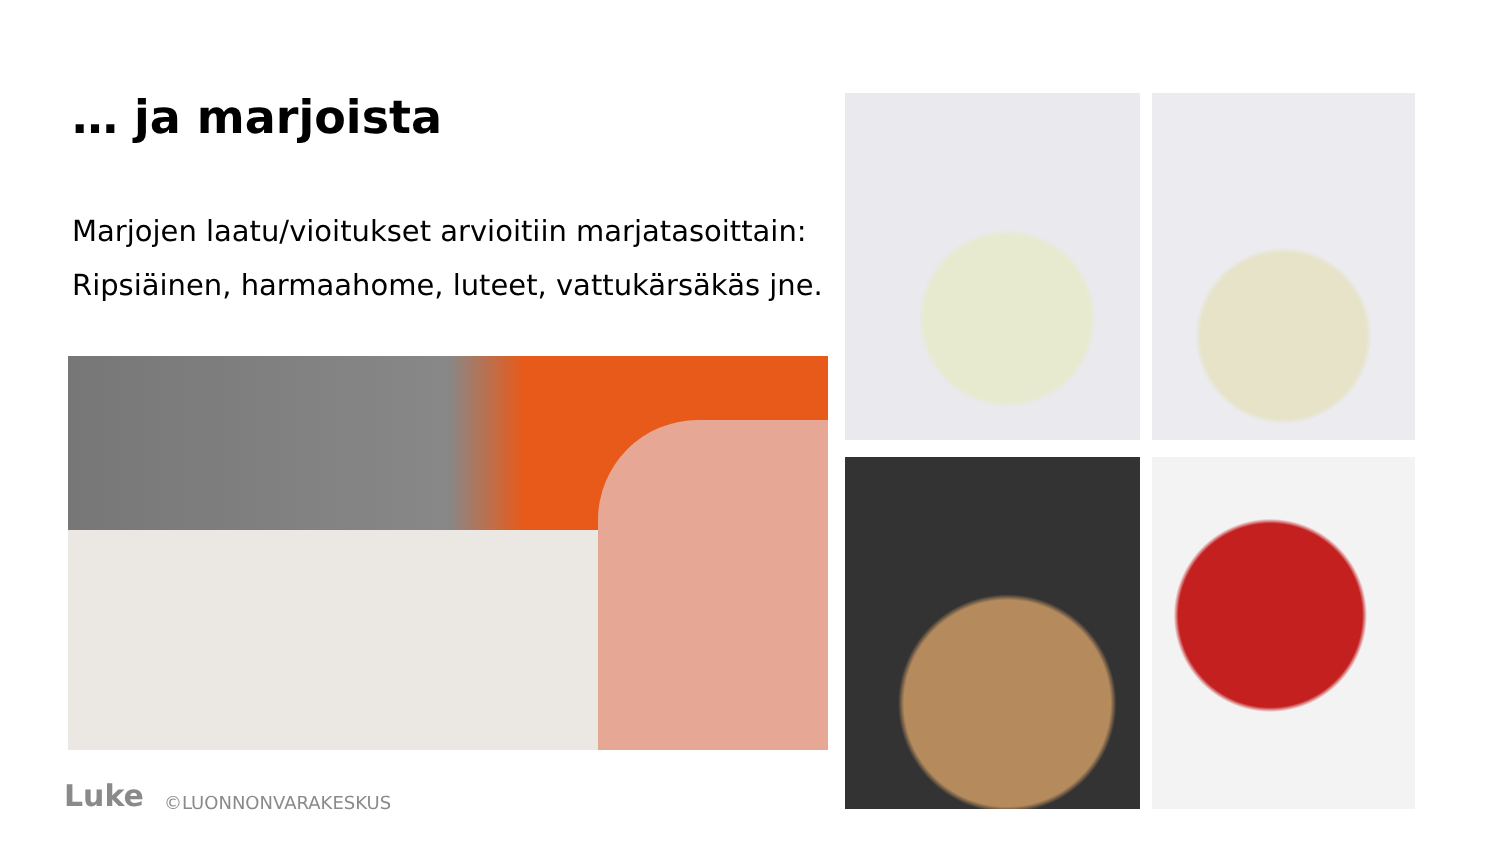… ja marjoista
Marjojen laatu/vioitukset arvioitiin marjatasoittain:
Ripsiäinen, harmaahome, luteet, vattukärsäkäs jne.
Luke ©LUONNONVARAKESKUS